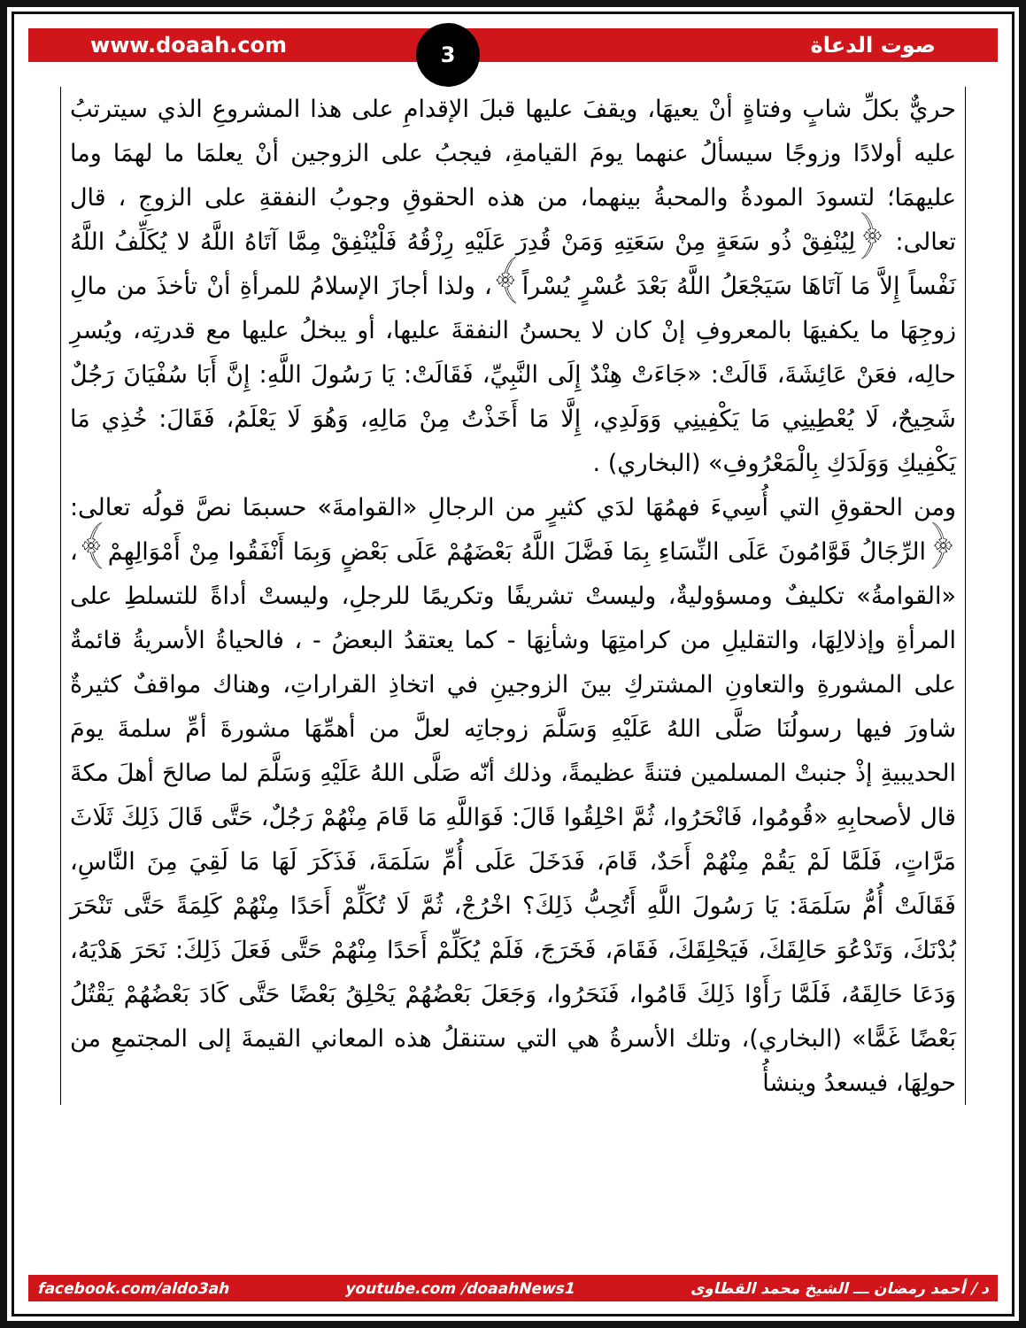www.doaah.com صوت الدعاة 3
حريٌّ بكلِّ شابٍ وفتاةٍ أنْ يعيهَا، ويقفَ عليها قبلَ الإقدامِ على هذا المشروعِ الذي سيترتبُ عليه أولادًا وزوجًا سيسألُ عنهما يومَ القيامةِ، فيجبُ على الزوجين أنْ يعلمَا ما لهمَا وما عليهمَا؛ لتسودَ المودةُ والمحبةُ بينهما، من هذه الحقوقِ وجوبُ النفقةِ على الزوجِ ، قال تعالى: ﴿لِيُنْفِقْ ذُو سَعَةٍ مِنْ سَعَتِهِ وَمَنْ قُدِرَ عَلَيْهِ رِزْقُهُ فَلْيُنْفِقْ مِمَّا آتَاهُ اللَّهُ لا يُكَلِّفُ اللَّهُ نَفْساً إِلاَّ مَا آتَاهَا سَيَجْعَلُ اللَّهُ بَعْدَ عُسْرٍ يُسْراً﴾، ولذا أجازَ الإسلامُ للمرأةِ أنْ تأخذَ من مالِ زوجِهَا ما يكفيهَا بالمعروفِ إنْ كان لا يحسنُ النفقةَ عليها، أو يبخلُ عليها مع قدرتِه، ويُسرِ حالِه، فعَنْ عَائِشَةَ، قَالَتْ: «جَاءَتْ هِنْدٌ إِلَى النَّبِيِّ، فَقَالَتْ: يَا رَسُولَ اللَّهِ: إِنَّ أَبَا سُفْيَانَ رَجُلٌ شَحِيحٌ، لَا يُعْطِينِي مَا يَكْفِينِي وَوَلَدِي، إِلَّا مَا أَخَذْتُ مِنْ مَالِهِ، وَهُوَ لَا يَعْلَمُ، فَقَالَ: خُذِي مَا يَكْفِيكِ وَوَلَدَكِ بِالْمَعْرُوفِ» (البخاري) .
ومن الحقوقِ التي أُسِيءَ فهمُهَا لدَي كثيرٍ من الرجالِ «القوامةَ» حسبمَا نصَّ قولُه تعالى: ﴿الرِّجَالُ قَوَّامُونَ عَلَى النِّسَاءِ بِمَا فَضَّلَ اللَّهُ بَعْضَهُمْ عَلَى بَعْضٍ وَبِمَا أَنْفَقُوا مِنْ أَمْوَالِهِمْ﴾، «القوامةُ» تكليفٌ ومسؤوليةٌ، وليستْ تشريفًا وتكريمًا للرجلِ، وليستْ أداةً للتسلطِ على المرأةِ وإذلالِهَا، والتقليلِ من كرامتِهَا وشأنِهَا - كما يعتقدُ البعضُ - ، فالحياةُ الأسريةُ قائمةٌ على المشورةِ والتعاونِ المشتركِ بينَ الزوجينِ في اتخاذِ القراراتِ، وهناك مواقفٌ كثيرةٌ شاورَ فيها رسولُنَا صَلَّى اللهُ عَلَيْهِ وَسَلَّمَ زوجاتِه لعلَّ من أهمِّهَا مشورةَ أمِّ سلمةَ يومَ الحديبيةِ إذْ جنبتْ المسلمين فتنةً عظيمةً، وذلك أنّه صَلَّى اللهُ عَلَيْهِ وَسَلَّمَ لما صالحَ أهلَ مكةَ قال لأصحابِهِ «قُومُوا، فَانْحَرُوا، ثُمَّ احْلِقُوا قَالَ: فَوَاللَّهِ مَا قَامَ مِنْهُمْ رَجُلٌ، حَتَّى قَالَ ذَلِكَ ثَلَاثَ مَرَّاتٍ، فَلَمَّا لَمْ يَقُمْ مِنْهُمْ أَحَدٌ، قَامَ، فَدَخَلَ عَلَى أُمِّ سَلَمَةَ، فَذَكَرَ لَهَا مَا لَقِيَ مِنَ النَّاسِ، فَقَالَتْ أُمُّ سَلَمَةَ: يَا رَسُولَ اللَّهِ أَتُحِبُّ ذَلِكَ؟ اخْرُجْ، ثُمَّ لَا تُكَلِّمْ أَحَدًا مِنْهُمْ كَلِمَةً حَتَّى تَنْحَرَ بُدْنَكَ، وَتَدْعُوَ حَالِقَكَ، فَيَحْلِقَكَ، فَقَامَ، فَخَرَجَ، فَلَمْ يُكَلِّمْ أَحَدًا مِنْهُمْ حَتَّى فَعَلَ ذَلِكَ: نَحَرَ هَدْيَهُ، وَدَعَا حَالِقَهُ، فَلَمَّا رَأَوْا ذَلِكَ قَامُوا، فَنَحَرُوا، وَجَعَلَ بَعْضُهُمْ يَحْلِقُ بَعْضًا حَتَّى كَادَ بَعْضُهُمْ يَقْتُلُ بَعْضًا غَمًّا» (البخاري)، وتلك الأسرةُ هي التي ستنقلُ هذه المعاني القيمةَ إلى المجتمعِ من حولِهَا، فيسعدُ وينشأُ
facebook.com/aldo3ah youtube.com /doaahNews1 د / أحمد رمضان ـــ الشيخ محمد القطاوى